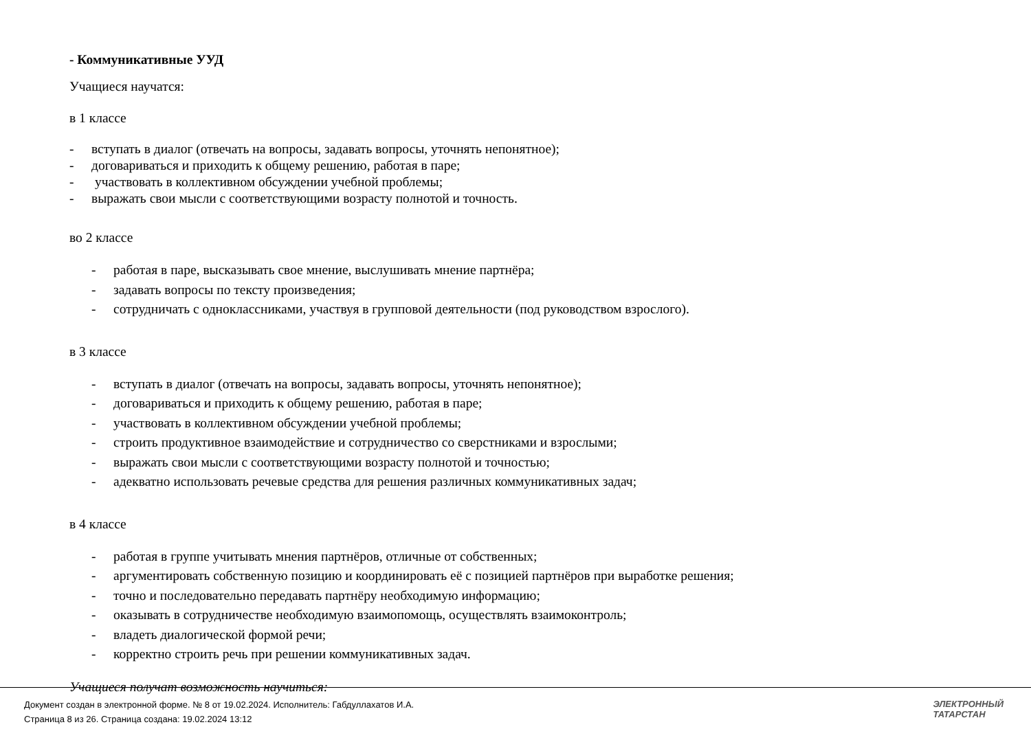- Коммуникативные УУД
Учащиеся научатся:
в 1 классе
- вступать в диалог (отвечать на вопросы, задавать вопросы, уточнять непонятное);
- договариваться и приходить к общему решению, работая в паре;
- участвовать в коллективном обсуждении учебной проблемы;
- выражать свои мысли с соответствующими возрасту полнотой и точность.
во 2 классе
- работая в паре, высказывать свое мнение, выслушивать мнение партнёра;
- задавать вопросы по тексту произведения;
- сотрудничать с одноклассниками, участвуя в групповой деятельности (под руководством взрослого).
в 3 классе
- вступать в диалог (отвечать на вопросы, задавать вопросы, уточнять непонятное);
- договариваться и приходить к общему решению, работая в паре;
- участвовать в коллективном обсуждении учебной проблемы;
- строить продуктивное взаимодействие и сотрудничество со сверстниками и взрослыми;
- выражать свои мысли с соответствующими возрасту полнотой и точностью;
- адекватно использовать речевые средства для решения различных коммуникативных задач;
в 4 классе
- работая в группе учитывать мнения партнёров, отличные от собственных;
- аргументировать собственную позицию и координировать её с позицией партнёров при выработке решения;
- точно и последовательно передавать партнёру необходимую информацию;
- оказывать в сотрудничестве необходимую взаимопомощь, осуществлять взаимоконтроль;
- владеть диалогической формой речи;
- корректно строить речь при решении коммуникативных задач.
Учащиеся получат возможность научиться:
Документ создан в электронной форме. № 8 от 19.02.2024. Исполнитель: Габдуллахатов И.А.
Страница 8 из 26. Страница создана: 19.02.2024 13:12
ЭЛЕКТРОННЫЙ
ТАТАРСТАН